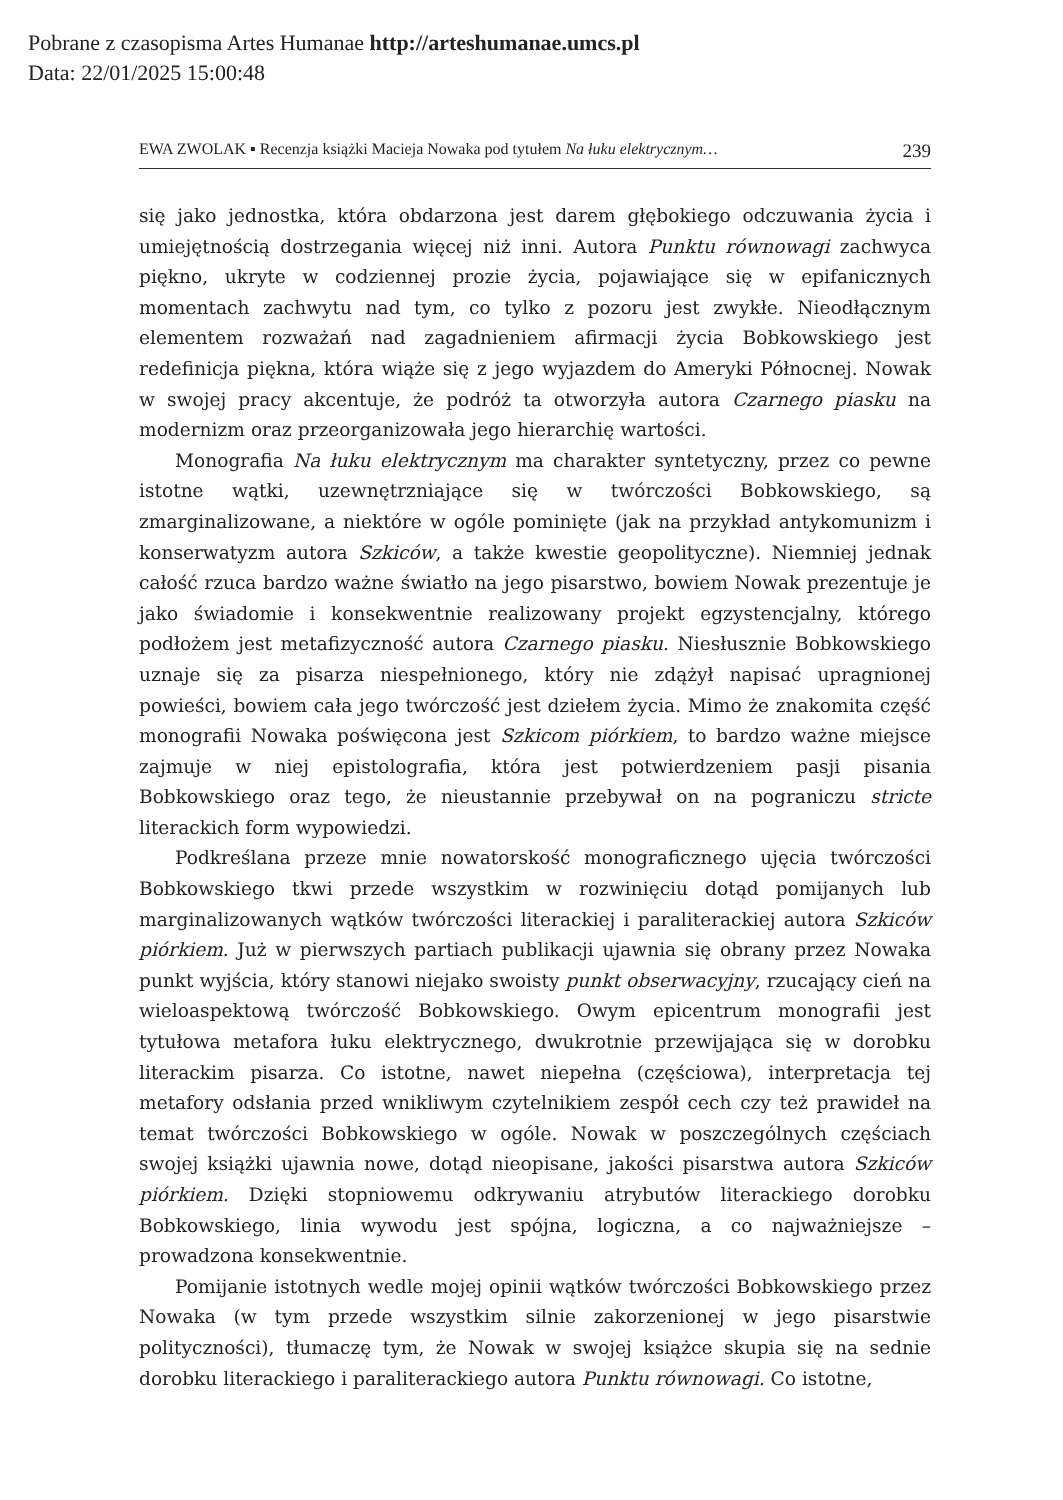Pobrane z czasopisma Artes Humanae http://arteshumanae.umcs.pl
Data: 22/01/2025 15:00:48
EWA ZWOLAK ▪ Recenzja książki Macieja Nowaka pod tytułem Na łuku elektrycznym… 239
się jako jednostka, która obdarzona jest darem głębokiego odczuwania życia i umiejętnością dostrzegania więcej niż inni. Autora Punktu równowagi zachwyca piękno, ukryte w codziennej prozie życia, pojawiające się w epifanicznych momentach zachwytu nad tym, co tylko z pozoru jest zwykłe. Nieodłącznym elementem rozważań nad zagadnieniem afirmacji życia Bobkowskiego jest redefinicja piękna, która wiąże się z jego wyjazdem do Ameryki Północnej. Nowak w swojej pracy akcentuje, że podróż ta otworzyła autora Czarnego piasku na modernizm oraz przeorganizowała jego hierarchię wartości.
Monografia Na łuku elektrycznym ma charakter syntetyczny, przez co pewne istotne wątki, uzewnętrzniające się w twórczości Bobkowskiego, są zmarginalizowane, a niektóre w ogóle pominięte (jak na przykład antykomunizm i konserwatyzm autora Szkiców, a także kwestie geopolityczne). Niemniej jednak całość rzuca bardzo ważne światło na jego pisarstwo, bowiem Nowak prezentuje je jako świadomie i konsekwentnie realizowany projekt egzystencjalny, którego podłożem jest metafizyczność autora Czarnego piasku. Niesłusznie Bobkowskiego uznaje się za pisarza niespełnionego, który nie zdążył napisać upragnionej powieści, bowiem cała jego twórczość jest dziełem życia. Mimo że znakomita część monografii Nowaka poświęcona jest Szkicom piórkiem, to bardzo ważne miejsce zajmuje w niej epistolografia, która jest potwierdzeniem pasji pisania Bobkowskiego oraz tego, że nieustannie przebywał on na pograniczu stricte literackich form wypowiedzi.
Podkreślana przeze mnie nowatorskość monograficznego ujęcia twórczości Bobkowskiego tkwi przede wszystkim w rozwinięciu dotąd pomijanych lub marginalizowanych wątków twórczości literackiej i paraliterackiej autora Szkiców piórkiem. Już w pierwszych partiach publikacji ujawnia się obrany przez Nowaka punkt wyjścia, który stanowi niejako swoisty punkt obserwacyjny, rzucający cień na wieloaspektową twórczość Bobkowskiego. Owym epicentrum monografii jest tytułowa metafora łuku elektrycznego, dwukrotnie przewijająca się w dorobku literackim pisarza. Co istotne, nawet niepełna (częściowa), interpretacja tej metafory odsłania przed wnikliwym czytelnikiem zespół cech czy też prawideł na temat twórczości Bobkowskiego w ogóle. Nowak w poszczególnych częściach swojej książki ujawnia nowe, dotąd nieopisane, jakości pisarstwa autora Szkiców piórkiem. Dzięki stopniowemu odkrywaniu atrybutów literackiego dorobku Bobkowskiego, linia wywodu jest spójna, logiczna, a co najważniejsze – prowadzona konsekwentnie.
Pomijanie istotnych wedle mojej opinii wątków twórczości Bobkowskiego przez Nowaka (w tym przede wszystkim silnie zakorzenionej w jego pisarstwie polityczności), tłumaczę tym, że Nowak w swojej książce skupia się na sednie dorobku literackiego i paraliterackiego autora Punktu równowagi. Co istotne,